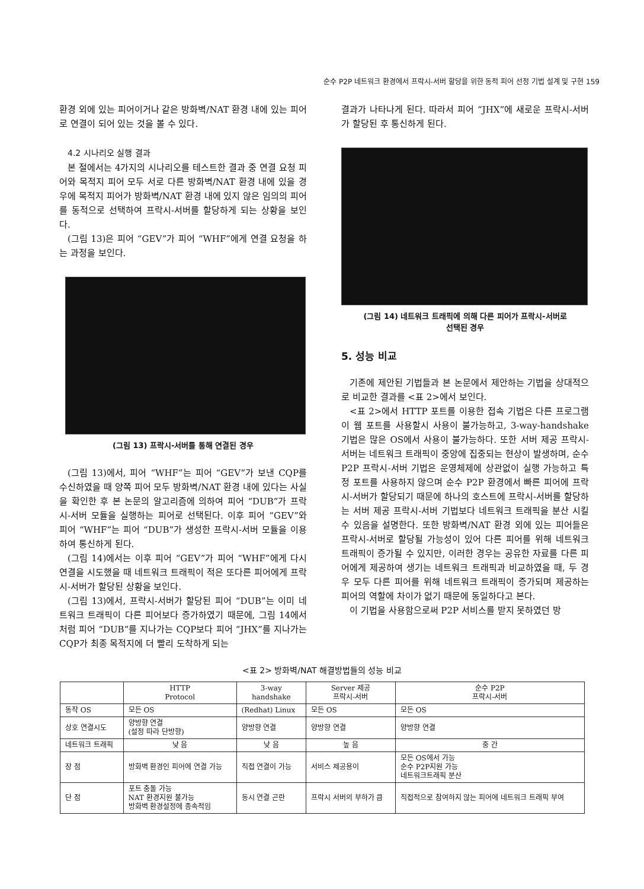순수 P2P 네트워크 환경에서 프락시-서버 할당을 위한 동적 피어 선정 기법 설계 및 구현 159
환경 외에 있는 피어이거나 같은 방화벽/NAT 환경 내에 있는 피어로 연결이 되어 있는 것을 볼 수 있다.
4.2 시나리오 실행 결과
본 절에서는 4가지의 시나리오를 테스트한 결과 중 연결 요청 피어와 목적지 피어 모두 서로 다른 방화벽/NAT 환경 내에 있을 경우에 목적지 피어가 방화벽/NAT 환경 내에 있지 않은 임의의 피어를 동적으로 선택하여 프락시-서버를 할당하게 되는 상황을 보인다.
(그림 13)은 피어 “GEV”가 피어 “WHF”에게 연결 요청을 하는 과정을 보인다.
(그림 13) 프락시-서버를 통해 연결된 경우
(그림 13)에서, 피어 “WHF”는 피어 “GEV”가 보낸 CQP를 수신하였을 때 양쪽 피어 모두 방화벽/NAT 환경 내에 있다는 사실을 확인한 후 본 논문의 알고리즘에 의하여 피어 “DUB”가 프락시-서버 모듈을 실행하는 피어로 선택된다. 이후 피어 “GEV”와 피어 “WHF”는 피어 “DUB”가 생성한 프락시-서버 모듈을 이용하여 통신하게 된다.
(그림 14)에서는 이후 피어 “GEV”가 피어 “WHF”에게 다시 연결을 시도했을 때 네트워크 트래픽이 적은 또다른 피어에게 프락시-서버가 할당된 상황을 보인다.
(그림 13)에서, 프락시-서버가 할당된 피어 “DUB”는 이미 네트워크 트래픽이 다른 피어보다 증가하였기 때문에, 그림 14에서처럼 피어 “DUB”를 지나가는 CQP보다 피어 “JHX”를 지나가는 CQP가 최종 목적지에 더 빨리 도착하게 되는
결과가 나타나게 된다. 따라서 피어 “JHX”에 새로운 프락시-서버가 할당된 후 통신하게 된다.
(그림 14) 네트워크 트래픽에 의해 다른 피어가 프락시-서버로
선택된 경우
5. 성능 비교
기존에 제안된 기법들과 본 논문에서 제안하는 기법을 상대적으로 비교한 결과를 <표 2>에서 보인다.
<표 2>에서 HTTP 포트를 이용한 접속 기법은 다른 프로그램이 웹 포트를 사용할시 사용이 불가능하고, 3-way-handshake 기법은 많은 OS에서 사용이 불가능하다. 또한 서버 제공 프락시-서버는 네트워크 트래픽이 중앙에 집중되는 현상이 발생하며, 순수 P2P 프락시-서버 기법은 운영체제에 상관없이 실행 가능하고 특정 포트를 사용하지 않으며 순수 P2P 환경에서 빠른 피어에 프락시-서버가 할당되기 때문에 하나의 호스트에 프락시-서버를 할당하는 서버 제공 프락시-서버 기법보다 네트워크 트래픽을 분산 시킬 수 있음을 설명한다. 또한 방화벽/NAT 환경 외에 있는 피어들은 프락시-서버로 할당될 가능성이 있어 다른 피어를 위해 네트워크 트래픽이 증가될 수 있지만, 이러한 경우는 공유한 자료를 다른 피어에게 제공하여 생기는 네트워크 트래픽과 비교하였을 때, 두 경우 모두 다른 피어를 위해 네트워크 트래픽이 증가되며 제공하는 피어의 역할에 차이가 없기 때문에 동일하다고 본다.
이 기법을 사용함으로써 P2P 서비스를 받지 못하였던 방
<표 2> 방화벽/NAT 해결방법들의 성능 비교
| | HTTP Protocol | 3-way handshake | Server 제공 프락시-서버 | 순수 P2P 프락시-서버 |
| --- | --- | --- | --- | --- |
| 동작 OS | 모든 OS | (Redhat) Linux | 모든 OS | 모든 OS |
| 상호 연결시도 | 양방향 연결 (설정 따라 단방향) | 양방향 연결 | 양방향 연결 | 양방향 연결 |
| 네트워크 트래픽 | 낮 음 | 낮 음 | 높 음 | 중 간 |
| 장 점 | 방화벽 환경인 피어에 연결 가능 | 직접 연결이 가능 | 서비스 제공용이 | 모든 OS에서 가능 순수 P2P지원 가능 네트워크트래픽 분산 |
| 단 점 | 포트 충돌 가능 NAT 환경지원 불가능 방화벽 환경설정에 종속적임 | 동시 연결 곤란 | 프락시 서버의 부하가 큼 | 직접적으로 참여하지 않는 피어에 네트워크 트래픽 부여 |